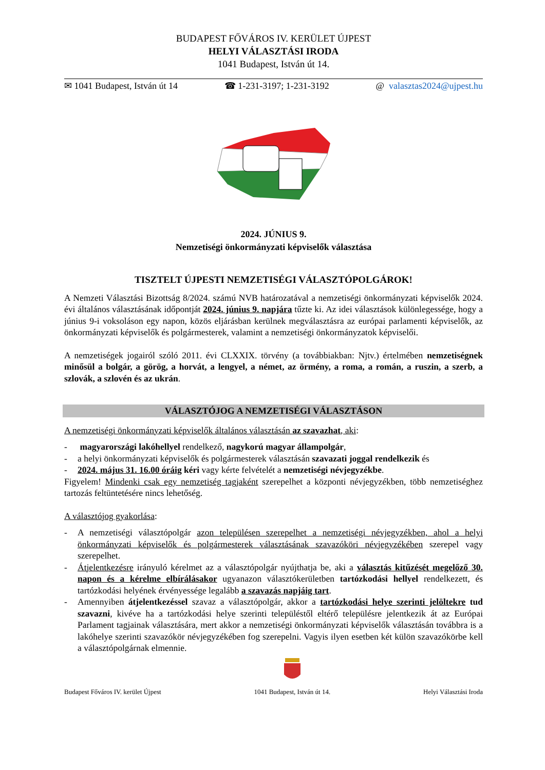BUDAPEST FŐVÁROS IV. KERÜLET ÚJPEST
HELYI VÁLASZTÁSI IRODA
1041 Budapest, István út 14.
✉ 1041 Budapest, István út 14 ☎ 1-231-3197; 1-231-3192 @ valasztas2024@ujpest.hu
2024. JÚNIUS 9.
Nemzetiségi önkormányzati képviselők választása
TISZTELT ÚJPESTI NEMZETISÉGI VÁLASZTÓPOLGÁROK!
A Nemzeti Választási Bizottság 8/2024. számú NVB határozatával a nemzetiségi önkormányzati képviselők 2024. évi általános választásának időpontját 2024. június 9. napjára tűzte ki. Az idei választások különlegessége, hogy a június 9-i voksoláson egy napon, közös eljárásban kerülnek megválasztásra az európai parlamenti képviselők, az önkormányzati képviselők és polgármesterek, valamint a nemzetiségi önkormányzatok képviselői.
A nemzetiségek jogairól szóló 2011. évi CLXXIX. törvény (a továbbiakban: Njtv.) értelmében nemzetiségnek minősül a bolgár, a görög, a horvát, a lengyel, a német, az örmény, a roma, a román, a ruszin, a szerb, a szlovák, a szlovén és az ukrán.
VÁLASZTÓJOG A NEMZETISÉGI VÁLASZTÁSON
A nemzetiségi önkormányzati képviselők általános választásán az szavazhat, aki:
- magyarországi lakóhellyel rendelkező, nagykorú magyar állampolgár,
- a helyi önkormányzati képviselők és polgármesterek választásán szavazati joggal rendelkezik és
- 2024. május 31. 16.00 óráig kéri vagy kérte felvételét a nemzetiségi névjegyzékbe.
Figyelem! Mindenki csak egy nemzetiség tagjaként szerepelhet a központi névjegyzékben, több nemzetiséghez tartozás feltüntetésére nincs lehetőség.
A választójog gyakorlása:
- A nemzetiségi választópolgár azon településen szerepelhet a nemzetiségi névjegyzékben, ahol a helyi önkormányzati képviselők és polgármesterek választásának szavazóköri névjegyzékében szerepel vagy szerepelhet.
- Átjelentkezésre irányuló kérelmet az a választópolgár nyújthatja be, aki a választás kitűzését megelőző 30. napon és a kérelme elbírálásakor ugyanazon választókerületben tartózkodási hellyel rendelkezett, és tartózkodási helyének érvényessége legalább a szavazás napjáig tart.
- Amennyiben átjelentkezéssel szavaz a választópolgár, akkor a tartózkodási helye szerinti jelöltekre tud szavazni, kivéve ha a tartózkodási helye szerinti településtől eltérő településre jelentkezik át az Európai Parlament tagjainak választására, mert akkor a nemzetiségi önkormányzati képviselők választásán továbbra is a lakóhelye szerinti szavazókör névjegyzékében fog szerepelni. Vagyis ilyen esetben két külön szavazókörbe kell a választópolgárnak elmennie.
Budapest Főváros IV. kerület Újpest
1041 Budapest, István út 14. Helyi Választási Iroda